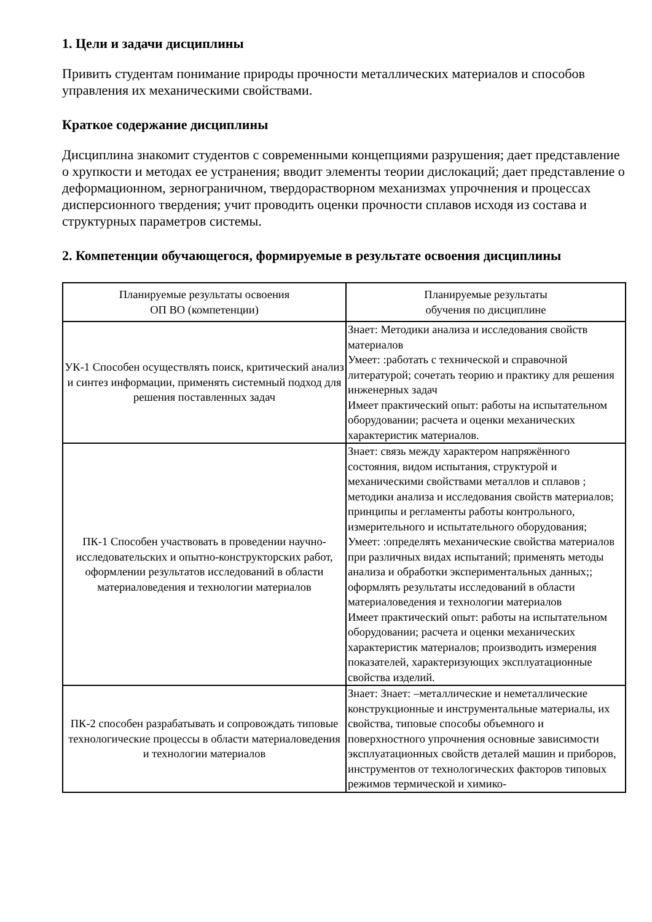1. Цели и задачи дисциплины
Привить студентам понимание природы прочности металлических материалов и способов управления их механическими свойствами.
Краткое содержание дисциплины
Дисциплина знакомит студентов с современными концепциями разрушения; дает представление о хрупкости и методах ее устранения; вводит элементы теории дислокаций; дает представление о деформационном, зернограничном, твердорастворном механизмах упрочнения и процессах дисперсионного твердения; учит проводить оценки прочности сплавов исходя из состава и структурных параметров системы.
2. Компетенции обучающегося, формируемые в результате освоения дисциплины
| Планируемые результаты освоения ОП ВО (компетенции) | Планируемые результаты обучения по дисциплине |
| --- | --- |
| УК-1 Способен осуществлять поиск, критический анализ и синтез информации, применять системный подход для решения поставленных задач | Знает: Методики анализа и исследования свойств материалов Умеет: :работать с технической и справочной литературой; сочетать теорию и практику для решения инженерных задач Имеет практический опыт: работы на испытательном оборудовании; расчета и оценки механических характеристик материалов. |
| ПК-1 Способен участвовать в проведении научно-исследовательских и опытно-конструкторских работ, оформлении результатов исследований в области материаловедения и технологии материалов | Знает: связь между характером напряжённого состояния, видом испытания, структурой и механическими свойствами металлов и сплавов ; методики анализа и исследования свойств материалов; принципы и регламенты работы контрольного, измерительного и испытательного оборудования; Умеет: :определять механические свойства материалов при различных видах испытаний; применять методы анализа и обработки экспериментальных данных;; оформлять результаты исследований в области материаловедения и технологии материалов Имеет практический опыт: работы на испытательном оборудовании; расчета и оценки механических характеристик материалов; производить измерения показателей, характеризующих эксплуатационные свойства изделий. |
| ПК-2 способен разрабатывать и сопровождать типовые технологические процессы в области материаловедения и технологии материалов | Знает: Знает: –металлические и неметаллические конструкционные и инструментальные материалы, их свойства, типовые способы объемного и поверхностного упрочнения основные зависимости эксплуатационных свойств деталей машин и приборов, инструментов от технологических факторов типовых режимов термической и химико- |